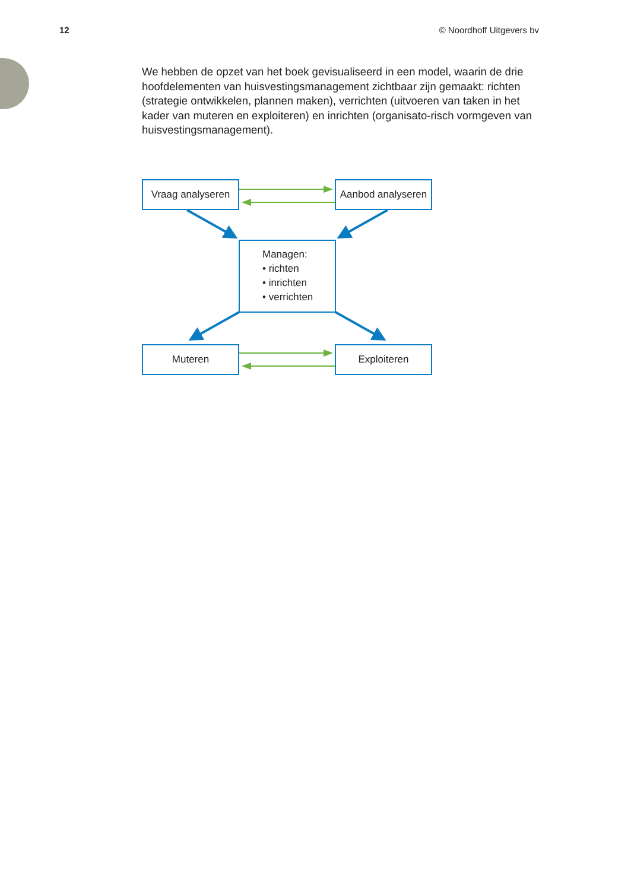12 © Noordhoff Uitgevers bv
We hebben de opzet van het boek gevisualiseerd in een model, waarin de drie hoofdelementen van huisvestingsmanagement zichtbaar zijn gemaakt: richten (strategie ontwikkelen, plannen maken), verrichten (uitvoeren van taken in het kader van muteren en exploiteren) en inrichten (organisato-risch vormgeven van huisvestingsmanagement).
Vraag analyseren
Aanbod analyseren
Managen:
• richten
• inrichten
• verrichten
Muteren Exploiteren